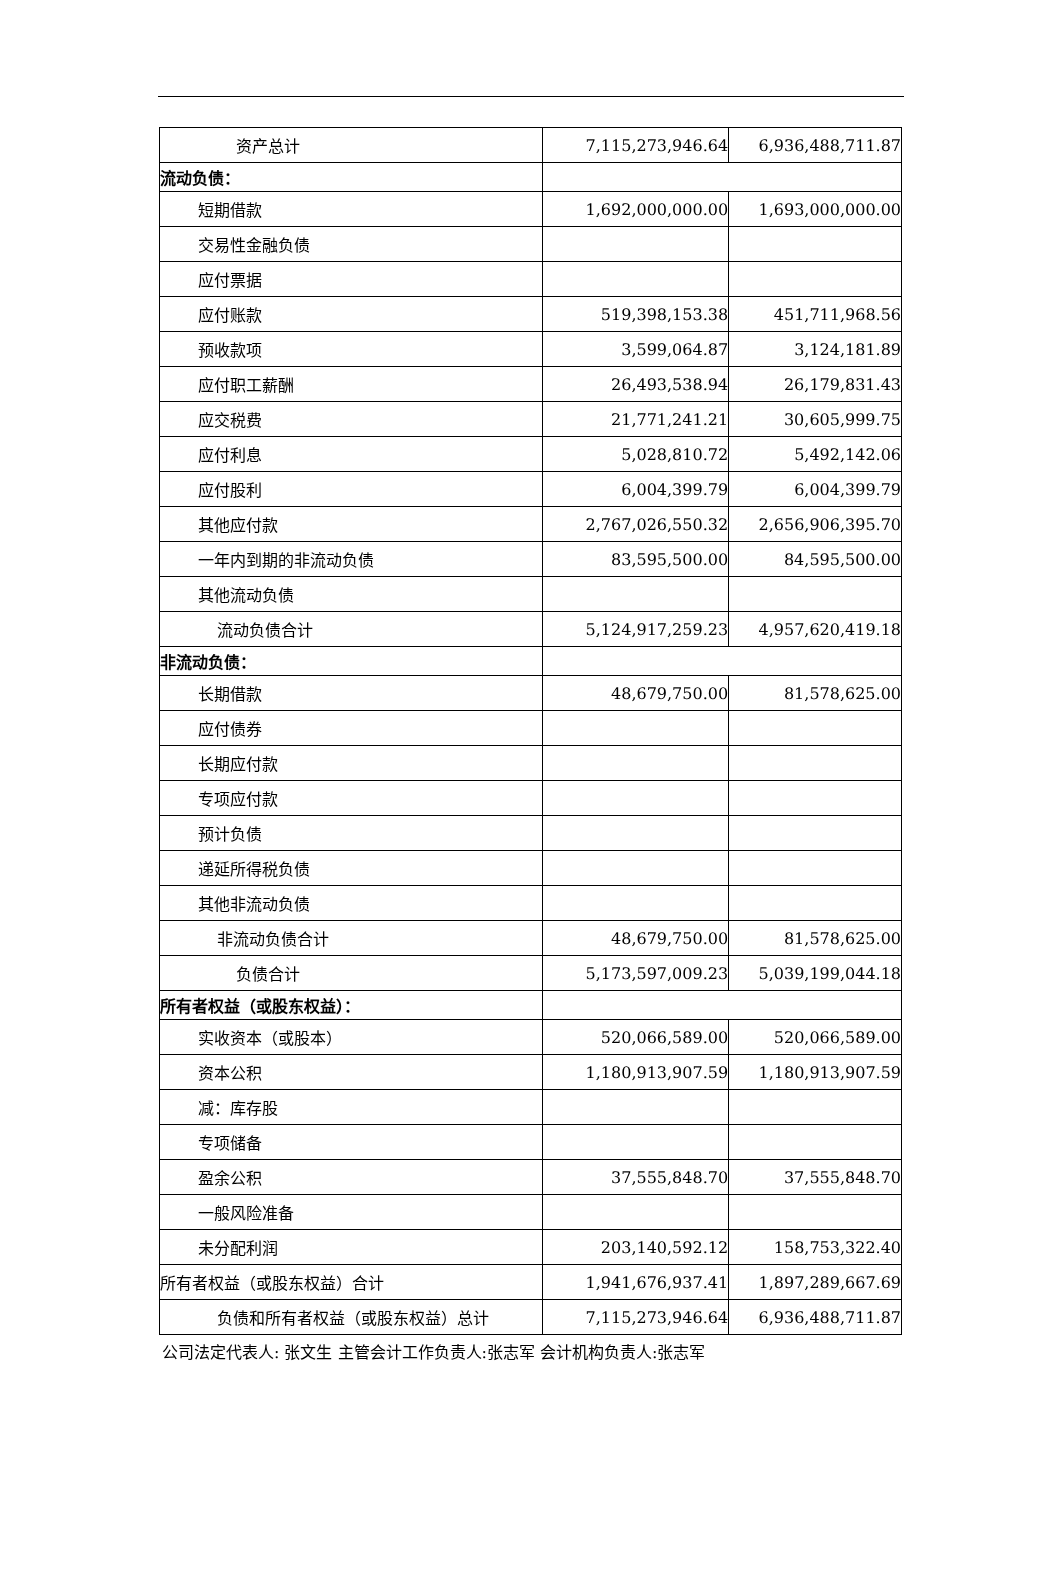| 资产总计 | 7,115,273,946.64 | 6,936,488,711.87 |
| 流动负债： | | |
| 短期借款 | 1,692,000,000.00 | 1,693,000,000.00 |
| 交易性金融负债 | | |
| 应付票据 | | |
| 应付账款 | 519,398,153.38 | 451,711,968.56 |
| 预收款项 | 3,599,064.87 | 3,124,181.89 |
| 应付职工薪酬 | 26,493,538.94 | 26,179,831.43 |
| 应交税费 | 21,771,241.21 | 30,605,999.75 |
| 应付利息 | 5,028,810.72 | 5,492,142.06 |
| 应付股利 | 6,004,399.79 | 6,004,399.79 |
| 其他应付款 | 2,767,026,550.32 | 2,656,906,395.70 |
| 一年内到期的非流动负债 | 83,595,500.00 | 84,595,500.00 |
| 其他流动负债 | | |
| 流动负债合计 | 5,124,917,259.23 | 4,957,620,419.18 |
| 非流动负债： | | |
| 长期借款 | 48,679,750.00 | 81,578,625.00 |
| 应付债券 | | |
| 长期应付款 | | |
| 专项应付款 | | |
| 预计负债 | | |
| 递延所得税负债 | | |
| 其他非流动负债 | | |
| 非流动负债合计 | 48,679,750.00 | 81,578,625.00 |
| 负债合计 | 5,173,597,009.23 | 5,039,199,044.18 |
| 所有者权益（或股东权益）： | | |
| 实收资本（或股本） | 520,066,589.00 | 520,066,589.00 |
| 资本公积 | 1,180,913,907.59 | 1,180,913,907.59 |
| 减：库存股 | | |
| 专项储备 | | |
| 盈余公积 | 37,555,848.70 | 37,555,848.70 |
| 一般风险准备 | | |
| 未分配利润 | 203,140,592.12 | 158,753,322.40 |
| 所有者权益（或股东权益）合计 | 1,941,676,937.41 | 1,897,289,667.69 |
| 负债和所有者权益（或股东权益）总计 | 7,115,273,946.64 | 6,936,488,711.87 |
公司法定代表人: 张文生 主管会计工作负责人:张志军 会计机构负责人:张志军